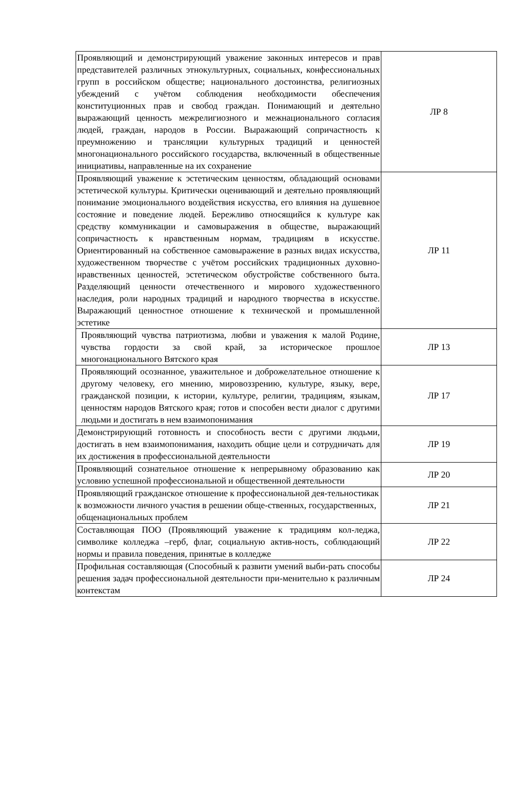| Проявляющий и демонстрирующий уважение законных интересов и прав представителей различных этнокультурных, социальных, конфессиональных групп в российском обществе; национального достоинства, религиозных убеждений с учётом соблюдения необходимости обеспечения конституционных прав и свобод граждан. Понимающий и деятельно выражающий ценность межрелигиозного и межнационального согласия людей, граждан, народов в России. Выражающий сопричастность к преумножению и трансляции культурных традиций и ценностей многонационального российского государства, включенный в общественные инициативы, направленные на их сохранение | ЛР 8 |
| Проявляющий уважение к эстетическим ценностям, обладающий основами эстетической культуры. Критически оценивающий и деятельно проявляющий понимание эмоционального воздействия искусства, его влияния на душевное состояние и поведение людей. Бережливо относящийся к культуре как средству коммуникации и самовыражения в обществе, выражающий сопричастность к нравственным нормам, традициям в искусстве. Ориентированный на собственное самовыражение в разных видах искусства, художественном творчестве с учётом российских традиционных духовно-нравственных ценностей, эстетическом обустройстве собственного быта. Разделяющий ценности отечественного и мирового художественного наследия, роли народных традиций и народного творчества в искусстве. Выражающий ценностное отношение к технической и промышленной эстетике | ЛР 11 |
| Проявляющий чувства патриотизма, любви и уважения к малой Родине, чувства гордости за свой край, за историческое прошлое многонационального Вятского края | ЛР 13 |
| Проявляющий осознанное, уважительное и доброжелательное отношение к другому человеку, его мнению, мировоззрению, культуре, языку, вере, гражданской позиции, к истории, культуре, религии, традициям, языкам, ценностям народов Вятского края; готов и способен вести диалог с другими людьми и достигать в нем взаимопонимания | ЛР 17 |
| Демонстрирующий готовность и способность вести с другими людьми, достигать в нем взаимопонимания, находить общие цели и сотрудничать для их достижения в профессиональной деятельности | ЛР 19 |
| Проявляющий сознательное отношение к непрерывному образованию как условию успешной профессиональной и общественной деятельности | ЛР 20 |
| Проявляющий гражданское отношение к профессиональной дея-тельностикак к возможности личного участия в решении обще-ственных, государственных, общенациональных проблем | ЛР 21 |
| Составляющая ПОО (Проявляющий уважение к традициям кол-леджа, символике колледжа –герб, флаг, социальную актив-ность, соблюдающий нормы и правила поведения, принятые в колледже | ЛР 22 |
| Профильная составляющая (Способный к развити умений выби-рать способы решения задач профессиональной деятельности при-менительно к различным контекстам | ЛР 24 |